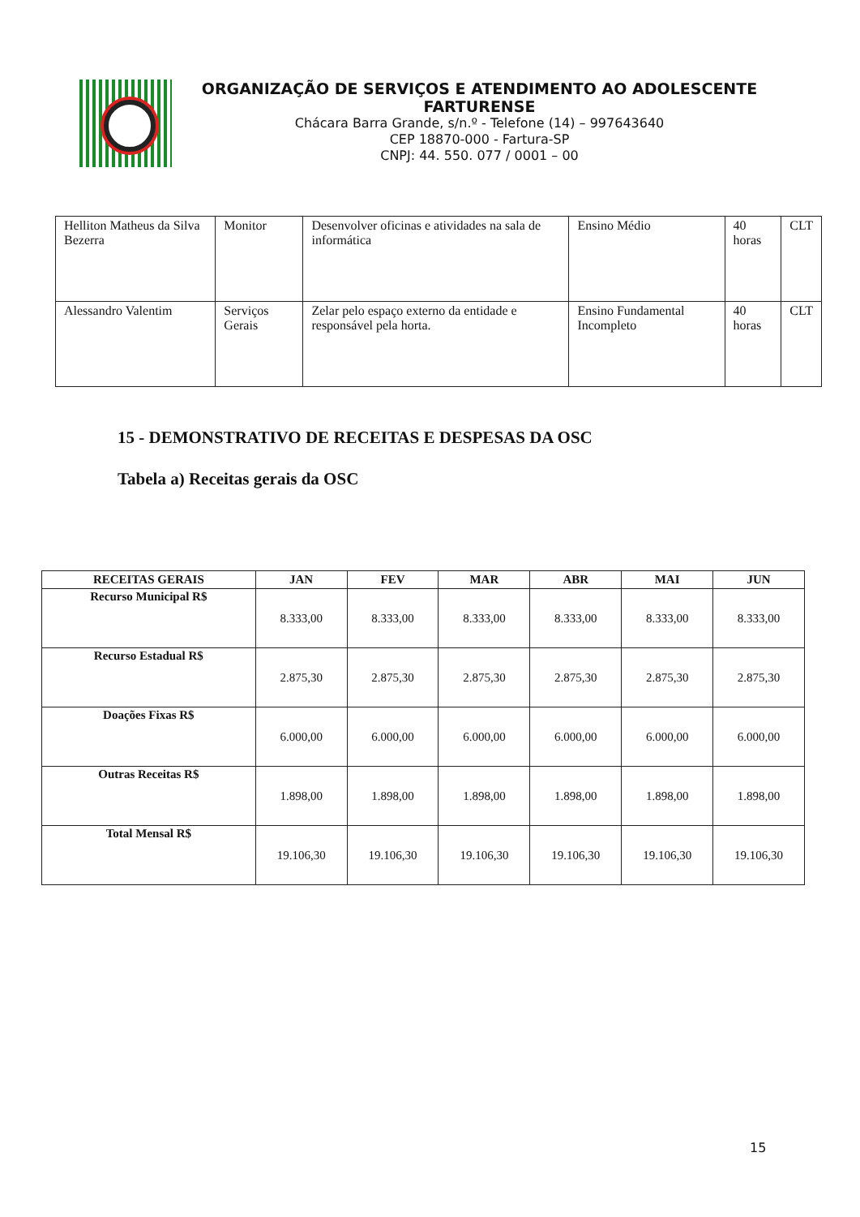ORGANIZAÇÃO DE SERVIÇOS E ATENDIMENTO AO ADOLESCENTE FARTURENSE
Chácara Barra Grande, s/n.º - Telefone (14) – 997643640
CEP 18870-000 - Fartura-SP
CNPJ: 44. 550. 077 / 0001 – 00
| Helliton Matheus da Silva Bezerra | Monitor | Desenvolver oficinas e atividades na sala de informática | Ensino Médio | 40 horas | CLT |
| Alessandro Valentim | Serviços Gerais | Zelar pelo espaço externo da entidade e responsável pela horta. | Ensino Fundamental Incompleto | 40 horas | CLT |
15 - DEMONSTRATIVO DE RECEITAS E DESPESAS DA OSC
Tabela a) Receitas gerais da OSC
| RECEITAS GERAIS | JAN | FEV | MAR | ABR | MAI | JUN |
| --- | --- | --- | --- | --- | --- | --- |
| Recurso Municipal R$ | 8.333,00 | 8.333,00 | 8.333,00 | 8.333,00 | 8.333,00 | 8.333,00 |
| Recurso Estadual R$ | 2.875,30 | 2.875,30 | 2.875,30 | 2.875,30 | 2.875,30 | 2.875,30 |
| Doações Fixas R$ | 6.000,00 | 6.000,00 | 6.000,00 | 6.000,00 | 6.000,00 | 6.000,00 |
| Outras Receitas R$ | 1.898,00 | 1.898,00 | 1.898,00 | 1.898,00 | 1.898,00 | 1.898,00 |
| Total Mensal R$ | 19.106,30 | 19.106,30 | 19.106,30 | 19.106,30 | 19.106,30 | 19.106,30 |
15